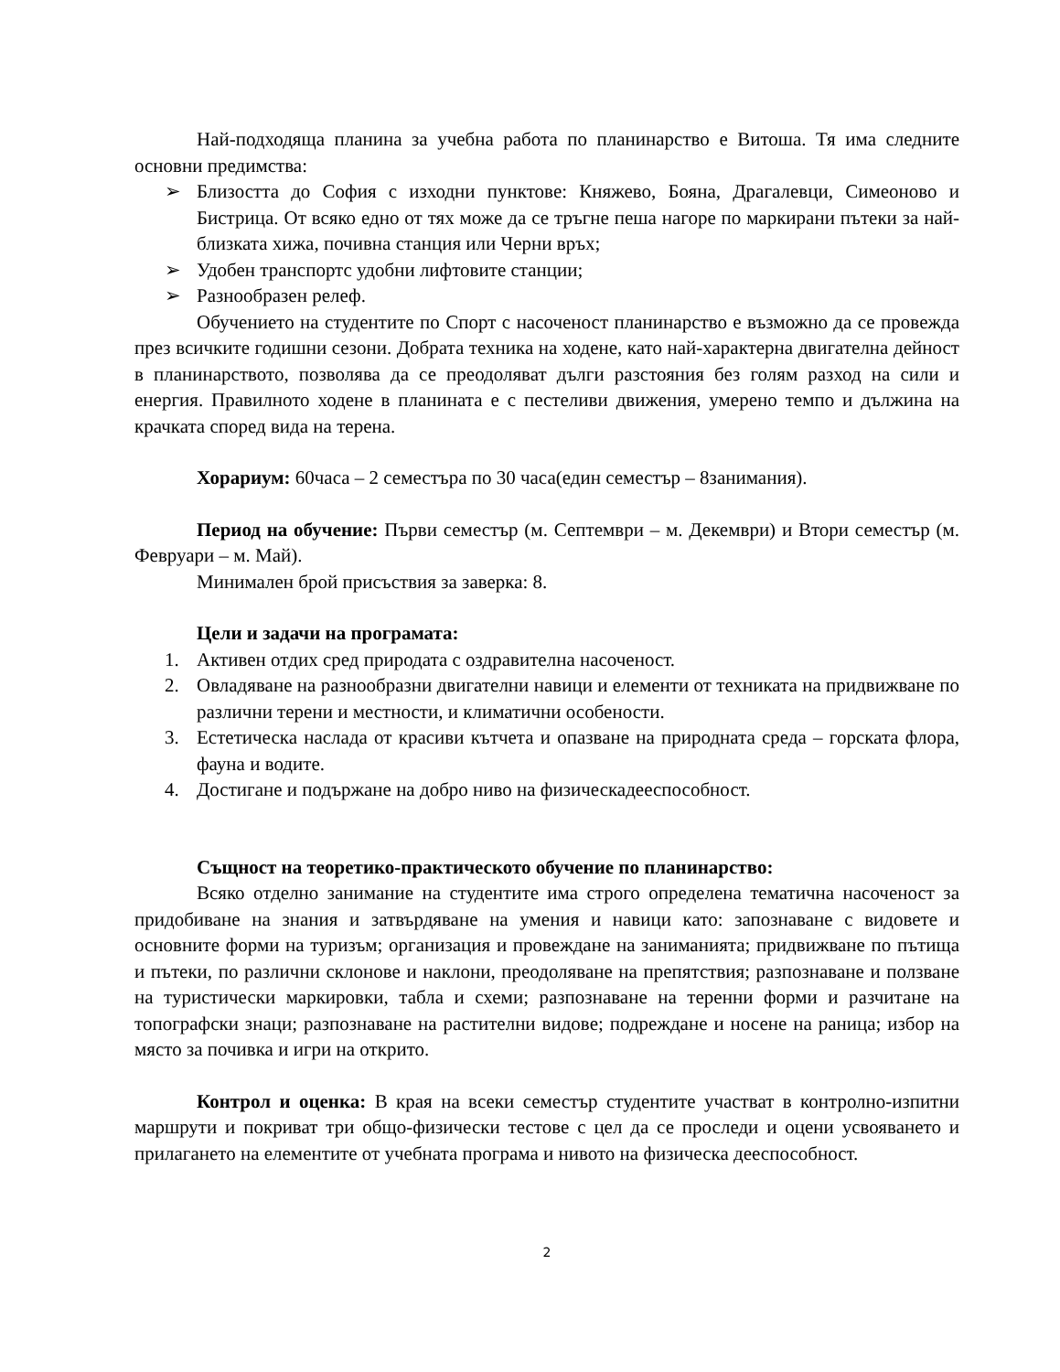Най-подходяща планина за учебна работа по планинарство е Витоша. Тя има следните основни предимства:
➢ Близостта до София с изходни пунктове: Княжево, Бояна, Драгалевци, Симеоново и Бистрица. От всяко едно от тях може да се тръгне пеша нагоре по маркирани пътеки за най-близката хижа, почивна станция или Черни връх;
➢ Удобен транспортс удобни лифтовите станции;
➢ Разнообразен релеф.
Обучението на студентите по Спорт с насоченост планинарство е възможно да се провежда през всичките годишни сезони. Добрата техника на ходене, като най-характерна двигателна дейност в планинарството, позволява да се преодоляват дълги разстояния без голям разход на сили и енергия. Правилното ходене в планината е с пестеливи движения, умерено темпо и дължина на крачката според вида на терена.
Хорариум: 60часа – 2 семестъра по 30 часа(един семестър – 8занимания).
Период на обучение: Първи семестър (м. Септември – м. Декември) и Втори семестър (м. Февруари – м. Май).
Минимален брой присъствия за заверка: 8.
Цели и задачи на програмата:
1. Активен отдих сред природата с оздравителна насоченост.
2. Овладяване на разнообразни двигателни навици и елементи от техниката на придвижване по различни терени и местности, и климатични особености.
3. Естетическа наслада от красиви кътчета и опазване на природната среда – горската флора, фауна и водите.
4. Достигане и подържане на добро ниво на физическадееспособност.
Същност на теоретико-практическото обучение по планинарство:
Всяко отделно занимание на студентите има строго определена тематична насоченост за придобиване на знания и затвърдяване на умения и навици като: запознаване с видовете и основните форми на туризъм; организация и провеждане на заниманията; придвижване по пътища и пътеки, по различни склонове и наклони, преодоляване на препятствия; разпознаване и ползване на туристически маркировки, табла и схеми; разпознаване на теренни форми и разчитане на топографски знаци; разпознаване на растителни видове; подреждане и носене на раница; избор на място за почивка и игри на открито.
Контрол и оценка: В края на всеки семестър студентите участват в контролно-изпитни маршрути и покриват три общо-физически тестове с цел да се проследи и оцени усвояването и прилагането на елементите от учебната програма и нивото на физическа дееспособност.
2